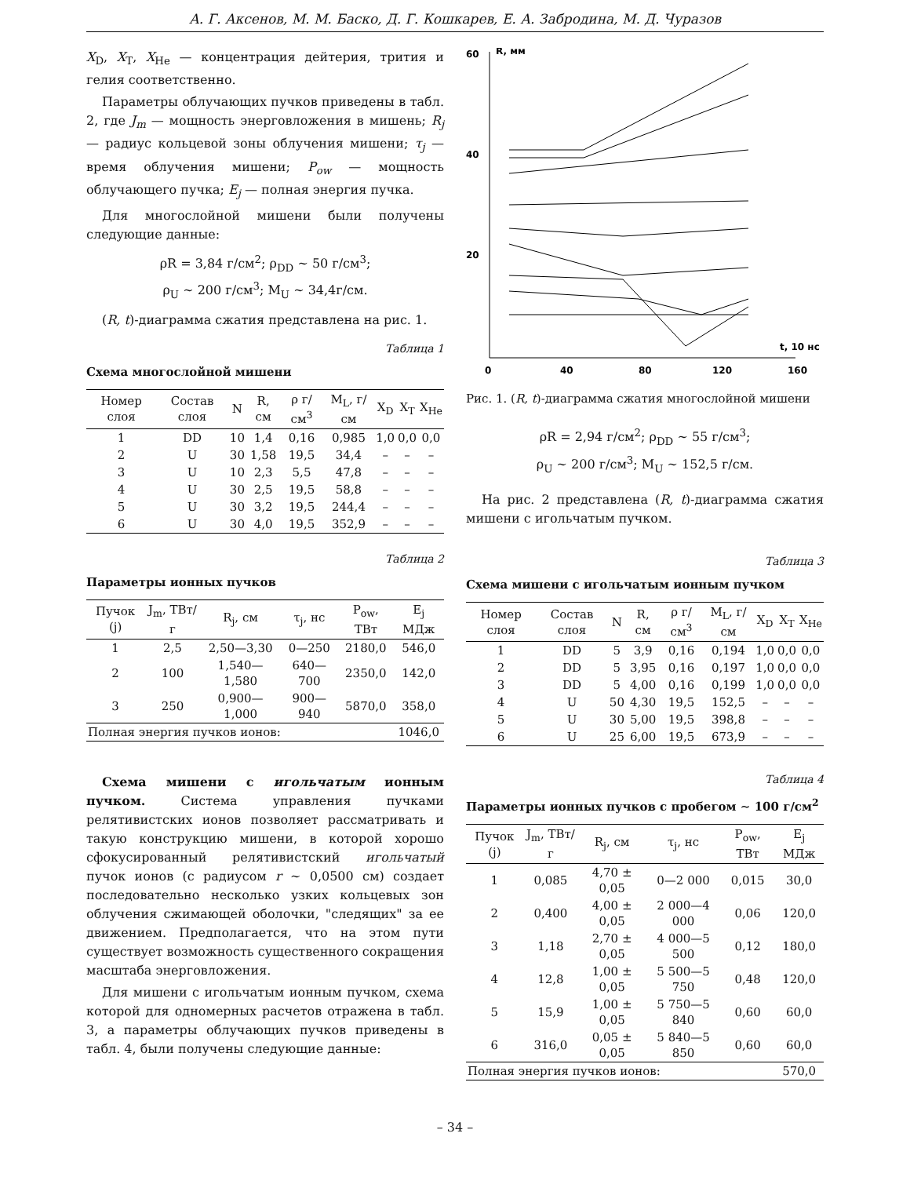А. Г. Аксенов, М. М. Баско, Д. Г. Кошкарев, Е. А. Забродина, М. Д. Чуразов
X<sub>D</sub>, X<sub>T</sub>, X<sub>He</sub> — концентрация дейтерия, трития и гелия соответственно.
Параметры облучающих пучков приведены в табл. 2, где J<sub>m</sub> — мощность энерговложения в мишень; R<sub>j</sub> — радиус кольцевой зоны облучения мишени; τ<sub>j</sub> — время облучения мишени; P<sub>ow</sub> — мощность облучающего пучка; E<sub>j</sub> — полная энергия пучка.
Для многослойной мишени были получены следующие данные:
ρR = 3,84 г/см<sup>2</sup>; ρ<sub>DD</sub> ∼ 50 г/см<sup>3</sup>;
ρ<sub>U</sub> ∼ 200 г/см<sup>3</sup>; M<sub>U</sub> ∼ 34,4г/см.
(R, t)-диаграмма сжатия представлена на рис. 1.
Таблица 1
Схема многослойной мишени
| Номер слоя | Состав слоя | N | R, см | ρ г/см<sup>3</sup> | M<sub>L</sub>, г/см | X<sub>D</sub> | X<sub>T</sub> | X<sub>He</sub> |
| --- | --- | --- | --- | --- | --- | --- | --- | --- |
| 1 | DD | 10 | 1,4 | 0,16 | 0,985 | 1,0 | 0,0 | 0,0 |
| 2 | U | 30 | 1,58 | 19,5 | 34,4 | – | – | – |
| 3 | U | 10 | 2,3 | 5,5 | 47,8 | – | – | – |
| 4 | U | 30 | 2,5 | 19,5 | 58,8 | – | – | – |
| 5 | U | 30 | 3,2 | 19,5 | 244,4 | – | – | – |
| 6 | U | 30 | 4,0 | 19,5 | 352,9 | – | – | – |
Таблица 2
Параметры ионных пучков
| Пучок (j) | J<sub>m</sub>, ТВт/г | R<sub>j</sub>, см | τ<sub>j</sub>, нс | P<sub>ow</sub>, ТВт | E<sub>j</sub> МДж |
| --- | --- | --- | --- | --- | --- |
| 1 | 2,5 | 2,50—3,30 | 0—250 | 2180,0 | 546,0 |
| 2 | 100 | 1,540—1,580 | 640—700 | 2350,0 | 142,0 |
| 3 | 250 | 0,900—1,000 | 900—940 | 5870,0 | 358,0 |
| Полная энергия пучков ионов: | | | | | 1046,0 |
Схема мишени с игольчатым ионным пучком. Система управления пучками релятивистских ионов позволяет рассматривать и такую конструкцию мишени, в которой хорошо сфокусированный релятивистский игольчатый пучок ионов (с радиусом r ∼ 0,0500 см) создает последовательно несколько узких кольцевых зон облучения сжимающей оболочки, "следящих" за ее движением. Предполагается, что на этом пути существует возможность существенного сокращения масштаба энерговложения.
Для мишени с игольчатым ионным пучком, схема которой для одномерных расчетов отражена в табл. 3, а параметры облучающих пучков приведены в табл. 4, были получены следующие данные:
60
40
20
0
40
80
120
160
R, мм
t, 10 нс
Рис. 1. (R, t)-диаграмма сжатия многослойной мишени
ρR = 2,94 г/см<sup>2</sup>; ρ<sub>DD</sub> ∼ 55 г/см<sup>3</sup>;
ρ<sub>U</sub> ∼ 200 г/см<sup>3</sup>; M<sub>U</sub> ∼ 152,5 г/см.
На рис. 2 представлена (R, t)-диаграмма сжатия мишени с игольчатым пучком.
Таблица 3
Схема мишени с игольчатым ионным пучком
| Номер слоя | Состав слоя | N | R, см | ρ г/см<sup>3</sup> | M<sub>L</sub>, г/см | X<sub>D</sub> | X<sub>T</sub> | X<sub>He</sub> |
| --- | --- | --- | --- | --- | --- | --- | --- | --- |
| 1 | DD | 5 | 3,9 | 0,16 | 0,194 | 1,0 | 0,0 | 0,0 |
| 2 | DD | 5 | 3,95 | 0,16 | 0,197 | 1,0 | 0,0 | 0,0 |
| 3 | DD | 5 | 4,00 | 0,16 | 0,199 | 1,0 | 0,0 | 0,0 |
| 4 | U | 50 | 4,30 | 19,5 | 152,5 | – | – | – |
| 5 | U | 30 | 5,00 | 19,5 | 398,8 | – | – | – |
| 6 | U | 25 | 6,00 | 19,5 | 673,9 | – | – | – |
Таблица 4
Параметры ионных пучков с пробегом ∼ 100 г/см<sup>2</sup>
| Пучок (j) | J<sub>m</sub>, ТВт/г | R<sub>j</sub>, см | τ<sub>j</sub>, нс | P<sub>ow</sub>, ТВт | E<sub>j</sub> МДж |
| --- | --- | --- | --- | --- | --- |
| 1 | 0,085 | 4,70 ± 0,05 | 0—2 000 | 0,015 | 30,0 |
| 2 | 0,400 | 4,00 ± 0,05 | 2 000—4 000 | 0,06 | 120,0 |
| 3 | 1,18 | 2,70 ± 0,05 | 4 000—5 500 | 0,12 | 180,0 |
| 4 | 12,8 | 1,00 ± 0,05 | 5 500—5 750 | 0,48 | 120,0 |
| 5 | 15,9 | 1,00 ± 0,05 | 5 750—5 840 | 0,60 | 60,0 |
| 6 | 316,0 | 0,05 ± 0,05 | 5 840—5 850 | 0,60 | 60,0 |
| Полная энергия пучков ионов: | | | | | 570,0 |
– 34 –